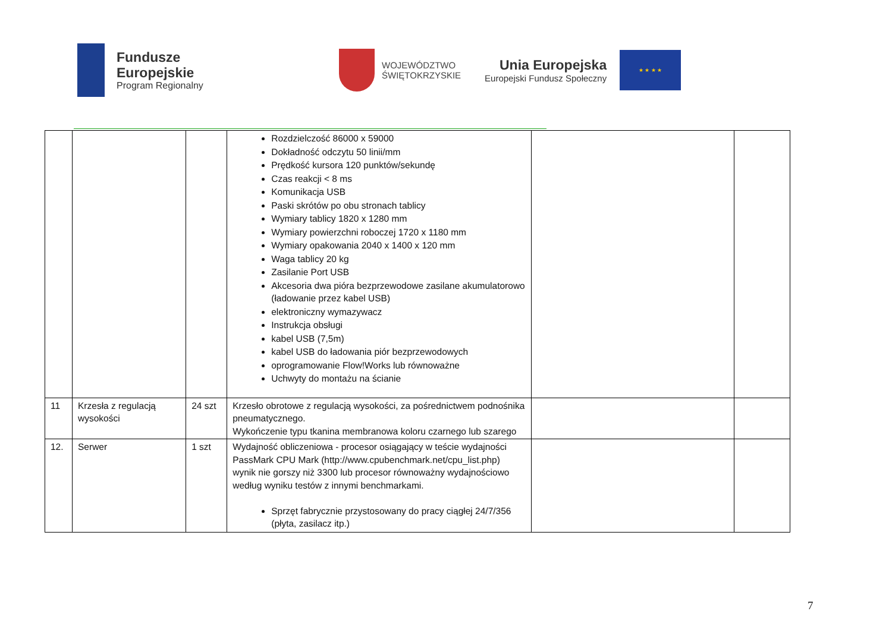Fundusze
Europejskie
Program Regionalny
WOJEWÓDZTWO
ŚWIĘTOKRZYSKIE
Unia Europejska
Europejski Fundusz Społeczny
★ ★ ★ ★
| | | | Rozdzielczość 86000 x 59000 Dokładność odczytu 50 linii/mm Prędkość kursora 120 punktów/sekundę Czas reakcji < 8 ms Komunikacja USB Paski skrótów po obu stronach tablicy Wymiary tablicy 1820 x 1280 mm Wymiary powierzchni roboczej 1720 x 1180 mm Wymiary opakowania 2040 x 1400 x 120 mm Waga tablicy 20 kg Zasilanie Port USB Akcesoria dwa pióra bezprzewodowe zasilane akumulatorowo (ładowanie przez kabel USB) elektroniczny wymazywacz Instrukcja obsługi kabel USB (7,5m) kabel USB do ładowania piór bezprzewodowych oprogramowanie Flow!Works lub równoważne Uchwyty do montażu na ścianie | | |
| 11 | Krzesła z regulacją wysokości | 24 szt | Krzesło obrotowe z regulacją wysokości, za pośrednictwem podnośnika pneumatycznego. Wykończenie typu tkanina membranowa koloru czarnego lub szarego | | |
| 12. | Serwer | 1 szt | Wydajność obliczeniowa - procesor osiągający w teście wydajności PassMark CPU Mark (http://www.cpubenchmark.net/cpu_list.php) wynik nie gorszy niż 3300 lub procesor równoważny wydajnościowo według wyniku testów z innymi benchmarkami. Sprzęt fabrycznie przystosowany do pracy ciągłej 24/7/356 (płyta, zasilacz itp.) | | |
7